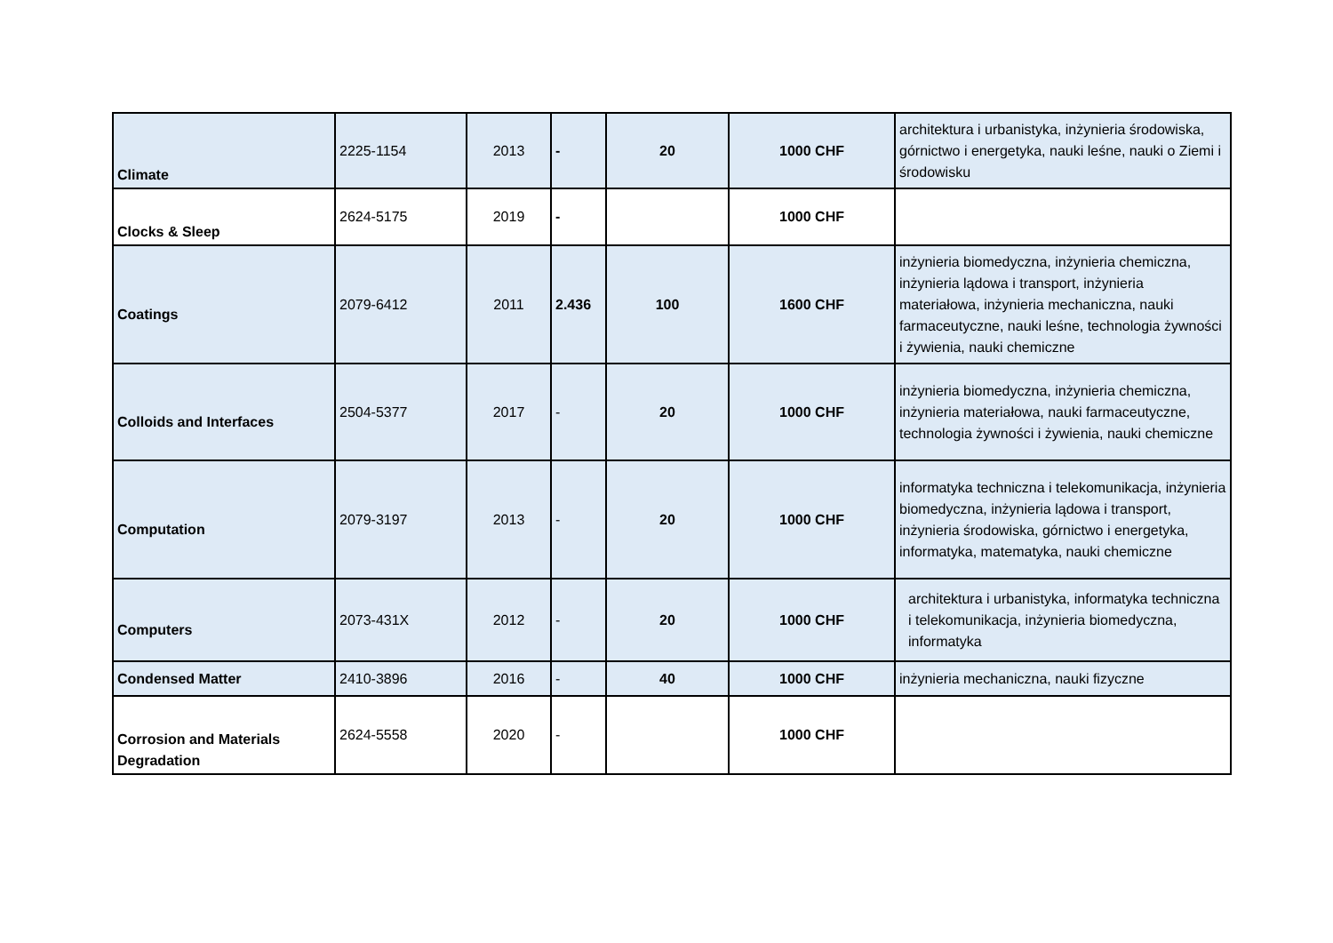| Climate | 2225-1154 | 2013 | - | 20 | 1000 CHF | architektura i urbanistyka, inżynieria środowiska, górnictwo i energetyka, nauki leśne, nauki o Ziemi i środowisku |
| Clocks & Sleep | 2624-5175 | 2019 | - | | 1000 CHF | |
| Coatings | 2079-6412 | 2011 | 2.436 | 100 | 1600 CHF | inżynieria biomedyczna, inżynieria chemiczna, inżynieria lądowa i transport, inżynieria materiałowa, inżynieria mechaniczna, nauki farmaceutyczne, nauki leśne, technologia żywności i żywienia, nauki chemiczne |
| Colloids and Interfaces | 2504-5377 | 2017 | - | 20 | 1000 CHF | inżynieria biomedyczna, inżynieria chemiczna, inżynieria materiałowa, nauki farmaceutyczne, technologia żywności i żywienia, nauki chemiczne |
| Computation | 2079-3197 | 2013 | - | 20 | 1000 CHF | informatyka techniczna i telekomunikacja, inżynieria biomedyczna, inżynieria lądowa i transport, inżynieria środowiska, górnictwo i energetyka, informatyka, matematyka, nauki chemiczne |
| Computers | 2073-431X | 2012 | - | 20 | 1000 CHF | architektura i urbanistyka, informatyka techniczna i telekomunikacja, inżynieria biomedyczna, informatyka |
| Condensed Matter | 2410-3896 | 2016 | - | 40 | 1000 CHF | inżynieria mechaniczna, nauki fizyczne |
| Corrosion and Materials Degradation | 2624-5558 | 2020 | - | | 1000 CHF | |